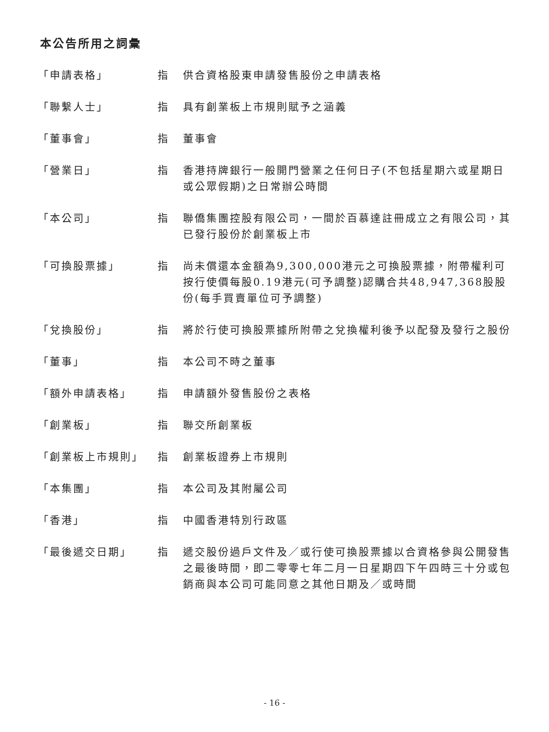本公告所用之詞彙
| 「申請表格」 | 指 | 供合資格股東申請發售股份之申請表格 |
| 「聯繫人士」 | 指 | 具有創業板上市規則賦予之涵義 |
| 「董事會」 | 指 | 董事會 |
| 「營業日」 | 指 | 香港持牌銀行一般開門營業之任何日子(不包括星期六或星期日或公眾假期)之日常辦公時間 |
| 「本公司」 | 指 | 聯僑集團控股有限公司，一間於百慕達註冊成立之有限公司，其已發行股份於創業板上市 |
| 「可換股票據」 | 指 | 尚未償還本金額為9,300,000港元之可換股票據，附帶權利可按行使價每股0.19港元(可予調整)認購合共48,947,368股股份(每手買賣單位可予調整) |
| 「兌換股份」 | 指 | 將於行使可換股票據所附帶之兌換權利後予以配發及發行之股份 |
| 「董事」 | 指 | 本公司不時之董事 |
| 「額外申請表格」 | 指 | 申請額外發售股份之表格 |
| 「創業板」 | 指 | 聯交所創業板 |
| 「創業板上市規則」 | 指 | 創業板證券上市規則 |
| 「本集團」 | 指 | 本公司及其附屬公司 |
| 「香港」 | 指 | 中國香港特別行政區 |
| 「最後遞交日期」 | 指 | 遞交股份過戶文件及／或行使可換股票據以合資格參與公開發售之最後時間，即二零零七年二月一日星期四下午四時三十分或包銷商與本公司可能同意之其他日期及／或時間 |
- 16 -